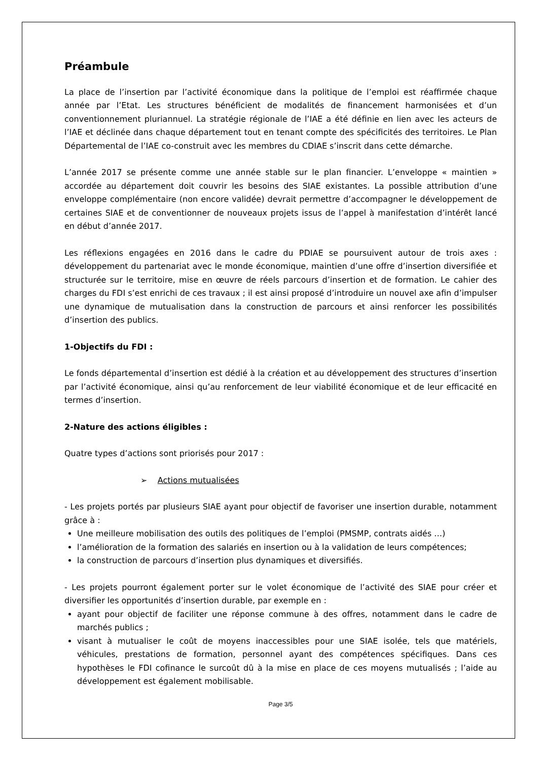Préambule
La place de l’insertion par l’activité économique dans la politique de l’emploi est réaffirmée chaque année par l’Etat. Les structures bénéficient de modalités de financement harmonisées et d’un conventionnement pluriannuel. La stratégie régionale de l’IAE a été définie en lien avec les acteurs de l’IAE et déclinée dans chaque département tout en tenant compte des spécificités des territoires. Le Plan Départemental de l’IAE co-construit avec les membres du CDIAE s’inscrit dans cette démarche.
L’année 2017 se présente comme une année stable sur le plan financier. L’enveloppe « maintien » accordée au département doit couvrir les besoins des SIAE existantes. La possible attribution d’une enveloppe complémentaire (non encore validée) devrait permettre d’accompagner le développement de certaines SIAE et de conventionner de nouveaux projets issus de l’appel à manifestation d’intérêt lancé en début d’année 2017.
Les réflexions engagées en 2016 dans le cadre du PDIAE se poursuivent autour de trois axes : développement du partenariat avec le monde économique, maintien d’une offre d’insertion diversifiée et structurée sur le territoire, mise en œuvre de réels parcours d’insertion et de formation. Le cahier des charges du FDI s’est enrichi de ces travaux ; il est ainsi proposé d’introduire un nouvel axe afin d’impulser une dynamique de mutualisation dans la construction de parcours et ainsi renforcer les possibilités d’insertion des publics.
1-Objectifs du FDI :
Le fonds départemental d’insertion est dédié à la création et au développement des structures d’insertion par l’activité économique, ainsi qu’au renforcement de leur viabilité économique et de leur efficacité en termes d’insertion.
2-Nature des actions éligibles :
Quatre types d’actions sont priorisés pour 2017 :
➢ Actions mutualisées
- Les projets portés par plusieurs SIAE ayant pour objectif de favoriser une insertion durable, notamment grâce à :
Une meilleure mobilisation des outils des politiques de l’emploi (PMSMP, contrats aidés …)
l’amélioration de la formation des salariés en insertion ou à la validation de leurs compétences;
la construction de parcours d’insertion plus dynamiques et diversifiés.
- Les projets pourront également porter sur le volet économique de l’activité des SIAE pour créer et diversifier les opportunités d’insertion durable, par exemple en :
ayant pour objectif de faciliter une réponse commune à des offres, notamment dans le cadre de marchés publics ;
visant à mutualiser le coût de moyens inaccessibles pour une SIAE isolée, tels que matériels, véhicules, prestations de formation, personnel ayant des compétences spécifiques. Dans ces hypothèses le FDI cofinance le surcoût dû à la mise en place de ces moyens mutualisés ; l’aide au développement est également mobilisable.
Page 3/5